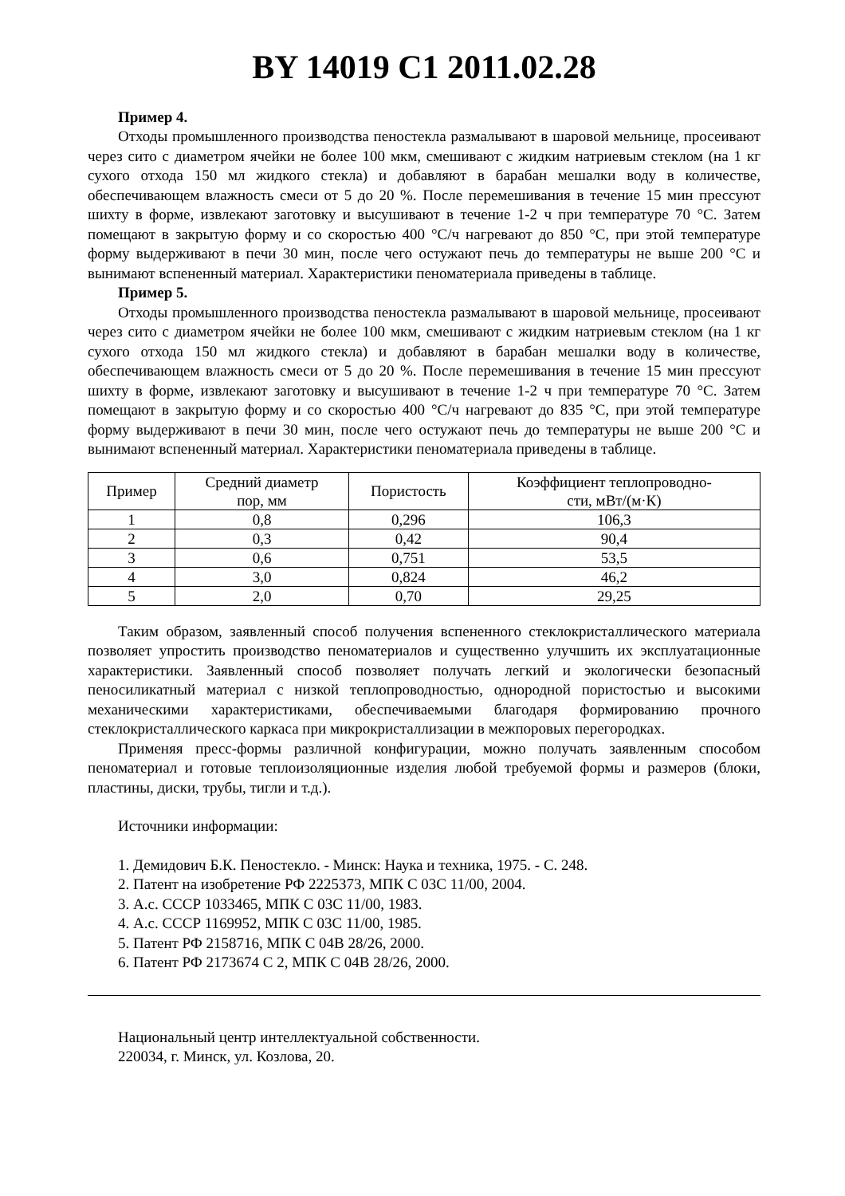BY 14019 C1 2011.02.28
Пример 4.
Отходы промышленного производства пеностекла размалывают в шаровой мельнице, просеивают через сито с диаметром ячейки не более 100 мкм, смешивают с жидким натриевым стеклом (на 1 кг сухого отхода 150 мл жидкого стекла) и добавляют в барабан мешалки воду в количестве, обеспечивающем влажность смеси от 5 до 20 %. После перемешивания в течение 15 мин прессуют шихту в форме, извлекают заготовку и высушивают в течение 1-2 ч при температуре 70 °С. Затем помещают в закрытую форму и со скоростью 400 °С/ч нагревают до 850 °С, при этой температуре форму выдерживают в печи 30 мин, после чего остужают печь до температуры не выше 200 °С и вынимают вспененный материал. Характеристики пеноматериала приведены в таблице.
Пример 5.
Отходы промышленного производства пеностекла размалывают в шаровой мельнице, просеивают через сито с диаметром ячейки не более 100 мкм, смешивают с жидким натриевым стеклом (на 1 кг сухого отхода 150 мл жидкого стекла) и добавляют в барабан мешалки воду в количестве, обеспечивающем влажность смеси от 5 до 20 %. После перемешивания в течение 15 мин прессуют шихту в форме, извлекают заготовку и высушивают в течение 1-2 ч при температуре 70 °С. Затем помещают в закрытую форму и со скоростью 400 °С/ч нагревают до 835 °С, при этой температуре форму выдерживают в печи 30 мин, после чего остужают печь до температуры не выше 200 °С и вынимают вспененный материал. Характеристики пеноматериала приведены в таблице.
| Пример | Средний диаметр пор, мм | Пористость | Коэффициент теплопроводно- сти, мВт/(м·К) |
| 1 | 0,8 | 0,296 | 106,3 |
| 2 | 0,3 | 0,42 | 90,4 |
| 3 | 0,6 | 0,751 | 53,5 |
| 4 | 3,0 | 0,824 | 46,2 |
| 5 | 2,0 | 0,70 | 29,25 |
Таким образом, заявленный способ получения вспененного стеклокристаллического материала позволяет упростить производство пеноматериалов и существенно улучшить их эксплуатационные характеристики. Заявленный способ позволяет получать легкий и экологически безопасный пеносиликатный материал с низкой теплопроводностью, однородной пористостью и высокими механическими характеристиками, обеспечиваемыми благодаря формированию прочного стеклокристаллического каркаса при микрокристаллизации в межпоровых перегородках.
Применяя пресс-формы различной конфигурации, можно получать заявленным способом пеноматериал и готовые теплоизоляционные изделия любой требуемой формы и размеров (блоки, пластины, диски, трубы, тигли и т.д.).
Источники информации:
1. Демидович Б.К. Пеностекло. - Минск: Наука и техника, 1975. - С. 248.
2. Патент на изобретение РФ 2225373, МПК С 03С 11/00, 2004.
3. А.с. СССР 1033465, МПК С 03С 11/00, 1983.
4. А.с. СССР 1169952, МПК С 03С 11/00, 1985.
5. Патент РФ 2158716, МПК С 04В 28/26, 2000.
6. Патент РФ 2173674 С 2, МПК С 04В 28/26, 2000.
Национальный центр интеллектуальной собственности.
220034, г. Минск, ул. Козлова, 20.